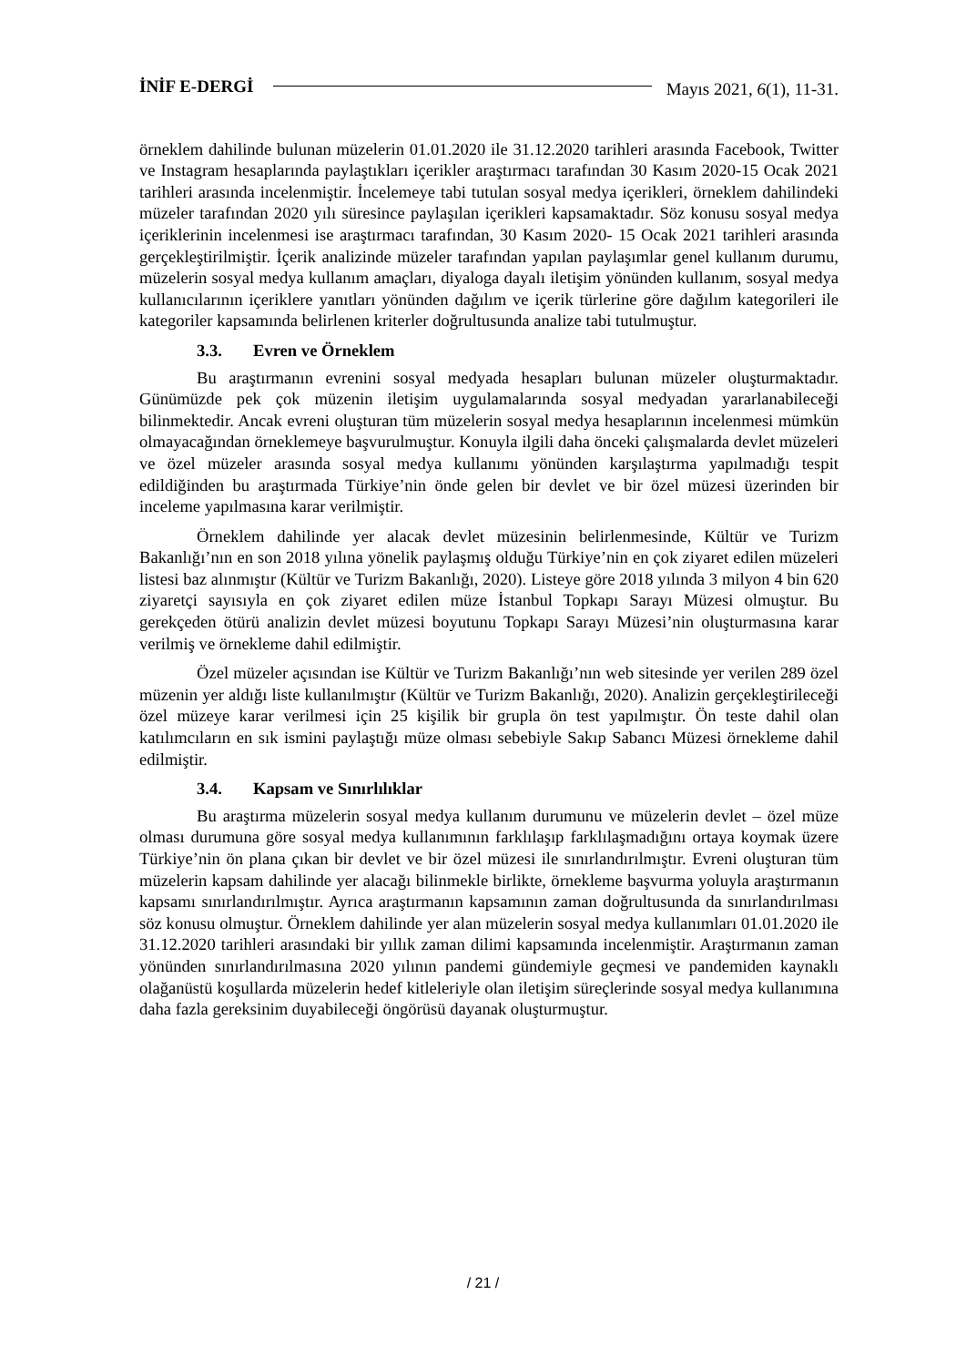İNİF E-DERGİ
Mayıs 2021, 6(1), 11-31.
örneklem dahilinde bulunan müzelerin 01.01.2020 ile 31.12.2020 tarihleri arasında Facebook, Twitter ve Instagram hesaplarında paylaştıkları içerikler araştırmacı tarafından 30 Kasım 2020-15 Ocak 2021 tarihleri arasında incelenmiştir. İncelemeye tabi tutulan sosyal medya içerikleri, örneklem dahilindeki müzeler tarafından 2020 yılı süresince paylaşılan içerikleri kapsamaktadır. Söz konusu sosyal medya içeriklerinin incelenmesi ise araştırmacı tarafından, 30 Kasım 2020- 15 Ocak 2021 tarihleri arasında gerçekleştirilmiştir. İçerik analizinde müzeler tarafından yapılan paylaşımlar genel kullanım durumu, müzelerin sosyal medya kullanım amaçları, diyaloga dayalı iletişim yönünden kullanım, sosyal medya kullanıcılarının içeriklere yanıtları yönünden dağılım ve içerik türlerine göre dağılım kategorileri ile kategoriler kapsamında belirlenen kriterler doğrultusunda analize tabi tutulmuştur.
3.3. Evren ve Örneklem
Bu araştırmanın evrenini sosyal medyada hesapları bulunan müzeler oluşturmaktadır. Günümüzde pek çok müzenin iletişim uygulamalarında sosyal medyadan yararlanabileceği bilinmektedir. Ancak evreni oluşturan tüm müzelerin sosyal medya hesaplarının incelenmesi mümkün olmayacağından örneklemeye başvurulmuştur. Konuyla ilgili daha önceki çalışmalarda devlet müzeleri ve özel müzeler arasında sosyal medya kullanımı yönünden karşılaştırma yapılmadığı tespit edildiğinden bu araştırmada Türkiye’nin önde gelen bir devlet ve bir özel müzesi üzerinden bir inceleme yapılmasına karar verilmiştir.
Örneklem dahilinde yer alacak devlet müzesinin belirlenmesinde, Kültür ve Turizm Bakanlığı’nın en son 2018 yılına yönelik paylaşmış olduğu Türkiye’nin en çok ziyaret edilen müzeleri listesi baz alınmıştır (Kültür ve Turizm Bakanlığı, 2020). Listeye göre 2018 yılında 3 milyon 4 bin 620 ziyaretçi sayısıyla en çok ziyaret edilen müze İstanbul Topkapı Sarayı Müzesi olmuştur. Bu gerekçeden ötürü analizin devlet müzesi boyutunu Topkapı Sarayı Müzesi’nin oluşturmasına karar verilmiş ve örnekleme dahil edilmiştir.
Özel müzeler açısından ise Kültür ve Turizm Bakanlığı’nın web sitesinde yer verilen 289 özel müzenin yer aldığı liste kullanılmıştır (Kültür ve Turizm Bakanlığı, 2020). Analizin gerçekleştirileceği özel müzeye karar verilmesi için 25 kişilik bir grupla ön test yapılmıştır. Ön teste dahil olan katılımcıların en sık ismini paylaştığı müze olması sebebiyle Sakıp Sabancı Müzesi örnekleme dahil edilmiştir.
3.4. Kapsam ve Sınırlılıklar
Bu araştırma müzelerin sosyal medya kullanım durumunu ve müzelerin devlet – özel müze olması durumuna göre sosyal medya kullanımının farklılaşıp farklılaşmadığını ortaya koymak üzere Türkiye’nin ön plana çıkan bir devlet ve bir özel müzesi ile sınırlandırılmıştır. Evreni oluşturan tüm müzelerin kapsam dahilinde yer alacağı bilinmekle birlikte, örnekleme başvurma yoluyla araştırmanın kapsamı sınırlandırılmıştır. Ayrıca araştırmanın kapsamının zaman doğrultusunda da sınırlandırılması söz konusu olmuştur. Örneklem dahilinde yer alan müzelerin sosyal medya kullanımları 01.01.2020 ile 31.12.2020 tarihleri arasındaki bir yıllık zaman dilimi kapsamında incelenmiştir. Araştırmanın zaman yönünden sınırlandırılmasına 2020 yılının pandemi gündemiyle geçmesi ve pandemiden kaynaklı olağanüstü koşullarda müzelerin hedef kitleleriyle olan iletişim süreçlerinde sosyal medya kullanımına daha fazla gereksinim duyabileceği öngörüsü dayanak oluşturmuştur.
/ 21 /